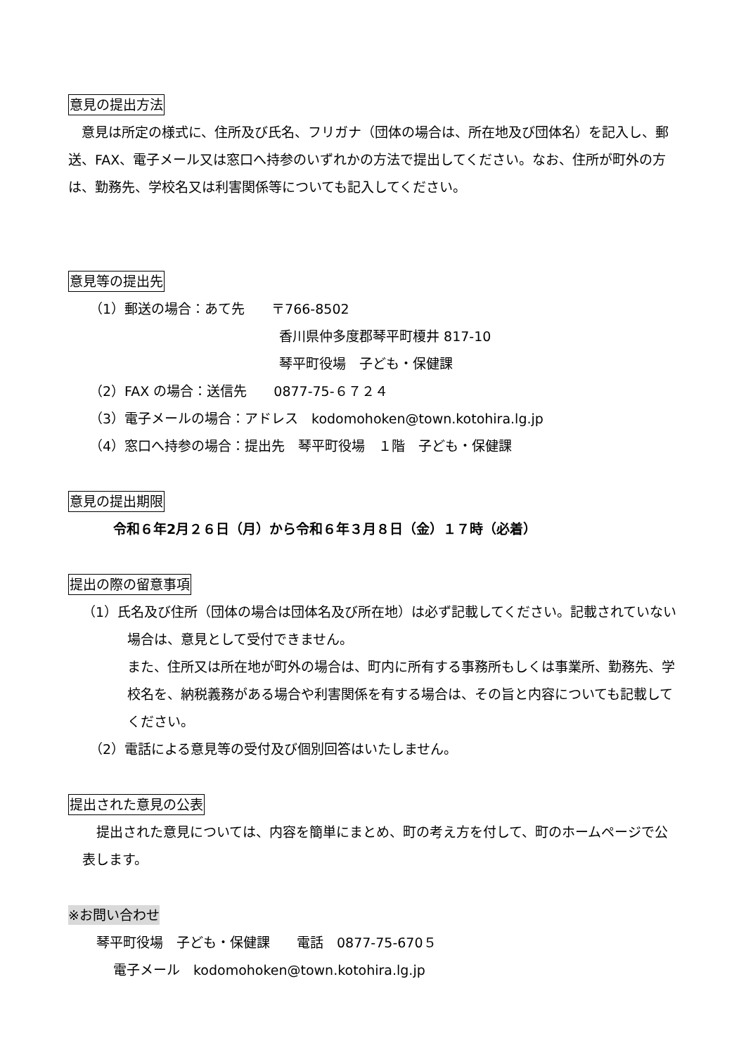意見の提出方法
　意見は所定の様式に、住所及び氏名、フリガナ（団体の場合は、所在地及び団体名）を記入し、郵送、FAX、電子メール又は窓口へ持参のいずれかの方法で提出してください。なお、住所が町外の方は、勤務先、学校名又は利害関係等についても記入してください。
意見等の提出先
（1）郵送の場合：あて先　　〒766-8502
香川県仲多度郡琴平町榎井 817-10
琴平町役場　子ども・保健課
（2）FAX の場合：送信先　　0877-75-６７２４
（3）電子メールの場合：アドレス　kodomohoken@town.kotohira.lg.jp
（4）窓口へ持参の場合：提出先　琴平町役場　１階　子ども・保健課
意見の提出期限
令和６年2月２６日（月）から令和６年３月８日（金）１７時（必着）
提出の際の留意事項
（1）氏名及び住所（団体の場合は団体名及び所在地）は必ず記載してください。記載されていない場合は、意見として受付できません。
また、住所又は所在地が町外の場合は、町内に所有する事務所もしくは事業所、勤務先、学校名を、納税義務がある場合や利害関係を有する場合は、その旨と内容についても記載してください。
（2）電話による意見等の受付及び個別回答はいたしません。
提出された意見の公表
提出された意見については、内容を簡単にまとめ、町の考え方を付して、町のホームページで公表します。
※お問い合わせ
琴平町役場　子ども・保健課　　電話　0877-75-670５
電子メール　kodomohoken@town.kotohira.lg.jp